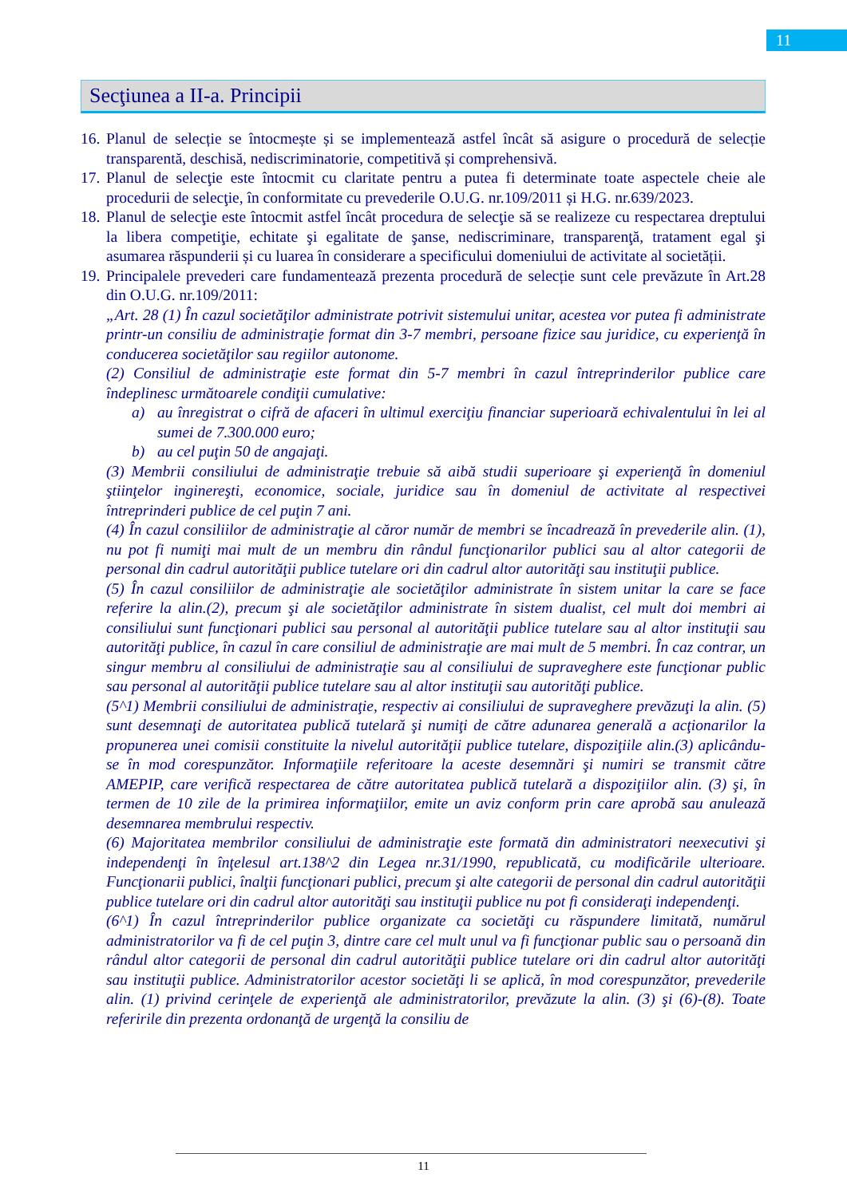11
Secţiunea a II-a. Principii
16.
Planul de selecție se întocmește și se implementează astfel încât să asigure o procedură de selecție transparentă, deschisă, nediscriminatorie, competitivă și comprehensivă.
17.
Planul de selecţie este întocmit cu claritate pentru a putea fi determinate toate aspectele cheie ale procedurii de selecţie, în conformitate cu prevederile O.U.G. nr.109/2011 și H.G. nr.639/2023.
18.
Planul de selecţie este întocmit astfel încât procedura de selecţie să se realizeze cu respectarea dreptului la libera competiţie, echitate şi egalitate de şanse, nediscriminare, transparenţă, tratament egal şi asumarea răspunderii și cu luarea în considerare a specificului domeniului de activitate al societății.
19.
Principalele prevederi care fundamentează prezenta procedură de selecție sunt cele prevăzute în Art.28 din O.U.G. nr.109/2011:
„Art. 28 (1) În cazul societăţilor administrate potrivit sistemului unitar, acestea vor putea fi administrate printr-un consiliu de administraţie format din 3-7 membri, persoane fizice sau juridice, cu experienţă în conducerea societăţilor sau regiilor autonome.
(2) Consiliul de administraţie este format din 5-7 membri în cazul întreprinderilor publice care îndeplinesc următoarele condiţii cumulative:
a) au înregistrat o cifră de afaceri în ultimul exerciţiu financiar superioară echivalentului în lei al sumei de 7.300.000 euro;
b) au cel puţin 50 de angajaţi.
(3) Membrii consiliului de administraţie trebuie să aibă studii superioare şi experienţă în domeniul ştiinţelor inginereşti, economice, sociale, juridice sau în domeniul de activitate al respectivei întreprinderi publice de cel puţin 7 ani.
(4) În cazul consiliilor de administraţie al căror număr de membri se încadrează în prevederile alin. (1), nu pot fi numiţi mai mult de un membru din rândul funcţionarilor publici sau al altor categorii de personal din cadrul autorităţii publice tutelare ori din cadrul altor autorităţi sau instituţii publice.
(5) În cazul consiliilor de administraţie ale societăţilor administrate în sistem unitar la care se face referire la alin.(2), precum şi ale societăţilor administrate în sistem dualist, cel mult doi membri ai consiliului sunt funcţionari publici sau personal al autorităţii publice tutelare sau al altor instituţii sau autorităţi publice, în cazul în care consiliul de administraţie are mai mult de 5 membri. În caz contrar, un singur membru al consiliului de administraţie sau al consiliului de supraveghere este funcţionar public sau personal al autorităţii publice tutelare sau al altor instituţii sau autorităţi publice.
(5^1) Membrii consiliului de administraţie, respectiv ai consiliului de supraveghere prevăzuţi la alin. (5) sunt desemnaţi de autoritatea publică tutelară şi numiţi de către adunarea generală a acţionarilor la propunerea unei comisii constituite la nivelul autorităţii publice tutelare, dispoziţiile alin.(3) aplicându-se în mod corespunzător. Informaţiile referitoare la aceste desemnări şi numiri se transmit către AMEPIP, care verifică respectarea de către autoritatea publică tutelară a dispoziţiilor alin. (3) şi, în termen de 10 zile de la primirea informaţiilor, emite un aviz conform prin care aprobă sau anulează desemnarea membrului respectiv.
(6) Majoritatea membrilor consiliului de administraţie este formată din administratori neexecutivi şi independenţi în înţelesul art.138^2 din Legea nr.31/1990, republicată, cu modificările ulterioare. Funcţionarii publici, înalţii funcţionari publici, precum şi alte categorii de personal din cadrul autorităţii publice tutelare ori din cadrul altor autorităţi sau instituţii publice nu pot fi consideraţi independenţi.
(6^1) În cazul întreprinderilor publice organizate ca societăţi cu răspundere limitată, numărul administratorilor va fi de cel puţin 3, dintre care cel mult unul va fi funcţionar public sau o persoană din rândul altor categorii de personal din cadrul autorităţii publice tutelare ori din cadrul altor autorităţi sau instituţii publice. Administratorilor acestor societăţi li se aplică, în mod corespunzător, prevederile alin. (1) privind cerinţele de experienţă ale administratorilor, prevăzute la alin. (3) şi (6)-(8). Toate referirile din prezenta ordonanţă de urgenţă la consiliu de
11